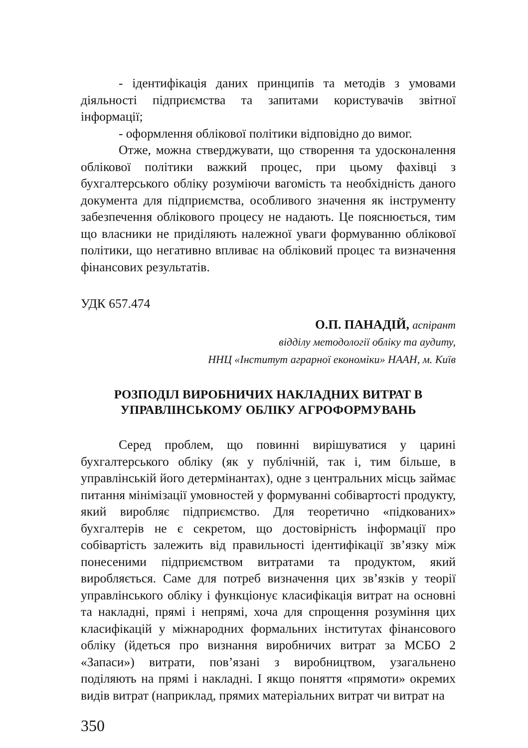- ідентифікація даних принципів та методів з умовами діяльності підприємства та запитами користувачів звітної інформації;
- оформлення облікової політики відповідно до вимог.
Отже, можна стверджувати, що створення та удосконалення облікової політики важкий процес, при цьому фахівці з бухгалтерського обліку розуміючи вагомість та необхідність даного документа для підприємства, особливого значення як інструменту забезпечення облікового процесу не надають. Це пояснюється, тим що власники не приділяють належної уваги формуванню облікової політики, що негативно впливає на обліковий процес та визначення фінансових результатів.
УДК 657.474
О.П. ПАНАДІЙ, аспірант
відділу методології обліку та аудиту,
ННЦ «Інститут аграрної економіки» НААН, м. Київ
РОЗПОДІЛ ВИРОБНИЧИХ НАКЛАДНИХ ВИТРАТ В
УПРАВЛІНСЬКОМУ ОБЛІКУ АГРОФОРМУВАНЬ
Серед проблем, що повинні вирішуватися у царині бухгалтерського обліку (як у публічній, так і, тим більше, в управлінській його детермінантах), одне з центральних місць займає питання мінімізації умовностей у формуванні собівартості продукту, який виробляє підприємство. Для теоретично «підкованих» бухгалтерів не є секретом, що достовірність інформації про собівартість залежить від правильності ідентифікації зв’язку між понесеними підприємством витратами та продуктом, який виробляється. Саме для потреб визначення цих зв’язків у теорії управлінського обліку і функціонує класифікація витрат на основні та накладні, прямі і непрямі, хоча для спрощення розуміння цих класифікацій у міжнародних формальних інститутах фінансового обліку (йдеться про визнання виробничих витрат за МСБО 2 «Запаси») витрати, пов’язані з виробництвом, узагальнено поділяють на прямі і накладні. І якщо поняття «прямоти» окремих видів витрат (наприклад, прямих матеріальних витрат чи витрат на
350